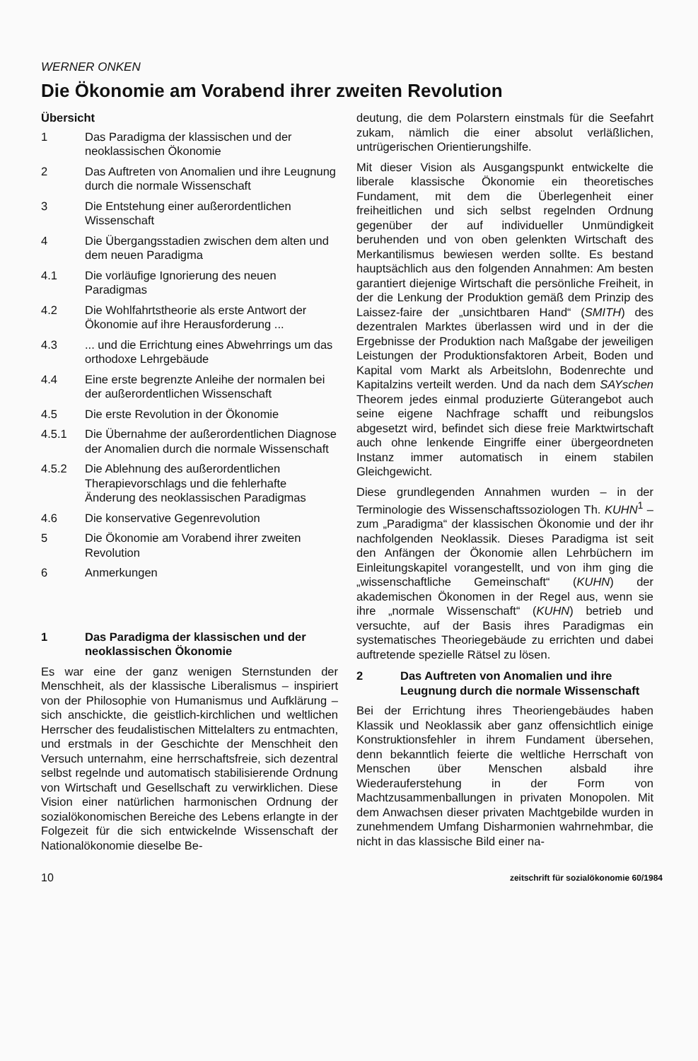WERNER ONKEN
Die Ökonomie am Vorabend ihrer zweiten Revolution
Übersicht
1 Das Paradigma der klassischen und der neoklassischen Ökonomie
2 Das Auftreten von Anomalien und ihre Leugnung durch die normale Wissenschaft
3 Die Entstehung einer außerordentlichen Wissenschaft
4 Die Übergangsstadien zwischen dem alten und dem neuen Paradigma
4.1 Die vorläufige Ignorierung des neuen Paradigmas
4.2 Die Wohlfahrtstheorie als erste Antwort der Ökonomie auf ihre Herausforderung ...
4.3... und die Errichtung eines Abwehrrings um das orthodoxe Lehrgebäude
4.4 Eine erste begrenzte Anleihe der normalen bei der außerordentlichen Wissenschaft
4.5 Die erste Revolution in der Ökonomie
4.5.1 Die Übernahme der außerordentlichen Diagnose der Anomalien durch die normale Wissenschaft
4.5.2 Die Ablehnung des außerordentlichen Therapievorschlags und die fehlerhafte Änderung des neoklassischen Paradigmas
4.6 Die konservative Gegenrevolution
5 Die Ökonomie am Vorabend ihrer zweiten Revolution
6 Anmerkungen
1 Das Paradigma der klassischen und der neoklassischen Ökonomie
Es war eine der ganz wenigen Sternstunden der Menschheit, als der klassische Liberalismus – inspiriert von der Philosophie von Humanismus und Aufklärung – sich anschickte, die geistlich-kirchlichen und weltlichen Herrscher des feudalistischen Mittelalters zu entmachten, und erstmals in der Geschichte der Menschheit den Versuch unternahm, eine herrschaftsfreie, sich dezentral selbst regelnde und automatisch stabilisierende Ordnung von Wirtschaft und Gesellschaft zu verwirklichen. Diese Vision einer natürlichen harmonischen Ordnung der sozialökonomischen Bereiche des Lebens erlangte in der Folgezeit für die sich entwickelnde Wissenschaft der Nationalökonomie dieselbe Be-
deutung, die dem Polarstern einstmals für die Seefahrt zukam, nämlich die einer absolut verläßlichen, untrügerischen Orientierungshilfe.
Mit dieser Vision als Ausgangspunkt entwickelte die liberale klassische Ökonomie ein theoretisches Fundament, mit dem die Überlegenheit einer freiheitlichen und sich selbst regelnden Ordnung gegenüber der auf individueller Unmündigkeit beruhenden und von oben gelenkten Wirtschaft des Merkantilismus bewiesen werden sollte. Es bestand hauptsächlich aus den folgenden Annahmen: Am besten garantiert diejenige Wirtschaft die persönliche Freiheit, in der die Lenkung der Produktion gemäß dem Prinzip des Laissez-faire der „unsichtbaren Hand“ (SMITH) des dezentralen Marktes überlassen wird und in der die Ergebnisse der Produktion nach Maßgabe der jeweiligen Leistungen der Produktionsfaktoren Arbeit, Boden und Kapital vom Markt als Arbeitslohn, Bodenrechte und Kapitalzins verteilt werden. Und da nach dem SAYschen Theorem jedes einmal produzierte Güterangebot auch seine eigene Nachfrage schafft und reibungslos abgesetzt wird, befindet sich diese freie Marktwirtschaft auch ohne lenkende Eingriffe einer übergeordneten Instanz immer automatisch in einem stabilen Gleichgewicht.
Diese grundlegenden Annahmen wurden – in der Terminologie des Wissenschaftssoziologen Th. KUHN<sup>1</sup> – zum „Paradigma“ der klassischen Ökonomie und der ihr nachfolgenden Neoklassik. Dieses Paradigma ist seit den Anfängen der Ökonomie allen Lehrbüchern im Einleitungskapitel vorangestellt, und von ihm ging die „wissenschaftliche Gemeinschaft“ (KUHN) der akademischen Ökonomen in der Regel aus, wenn sie ihre „normale Wissenschaft“ (KUHN) betrieb und versuchte, auf der Basis ihres Paradigmas ein systematisches Theoriegebäude zu errichten und dabei auftretende spezielle Rätsel zu lösen.
2 Das Auftreten von Anomalien und ihre Leugnung durch die normale Wissenschaft
Bei der Errichtung ihres Theoriengebäudes haben Klassik und Neoklassik aber ganz offensichtlich einige Konstruktionsfehler in ihrem Fundament übersehen, denn bekanntlich feierte die weltliche Herrschaft von Menschen über Menschen alsbald ihre Wiederauferstehung in der Form von Machtzusammenballungen in privaten Monopolen. Mit dem Anwachsen dieser privaten Machtgebilde wurden in zunehmendem Umfang Disharmonien wahrnehmbar, die nicht in das klassische Bild einer na-
10 zeitschrift für sozialökonomie 60/1984